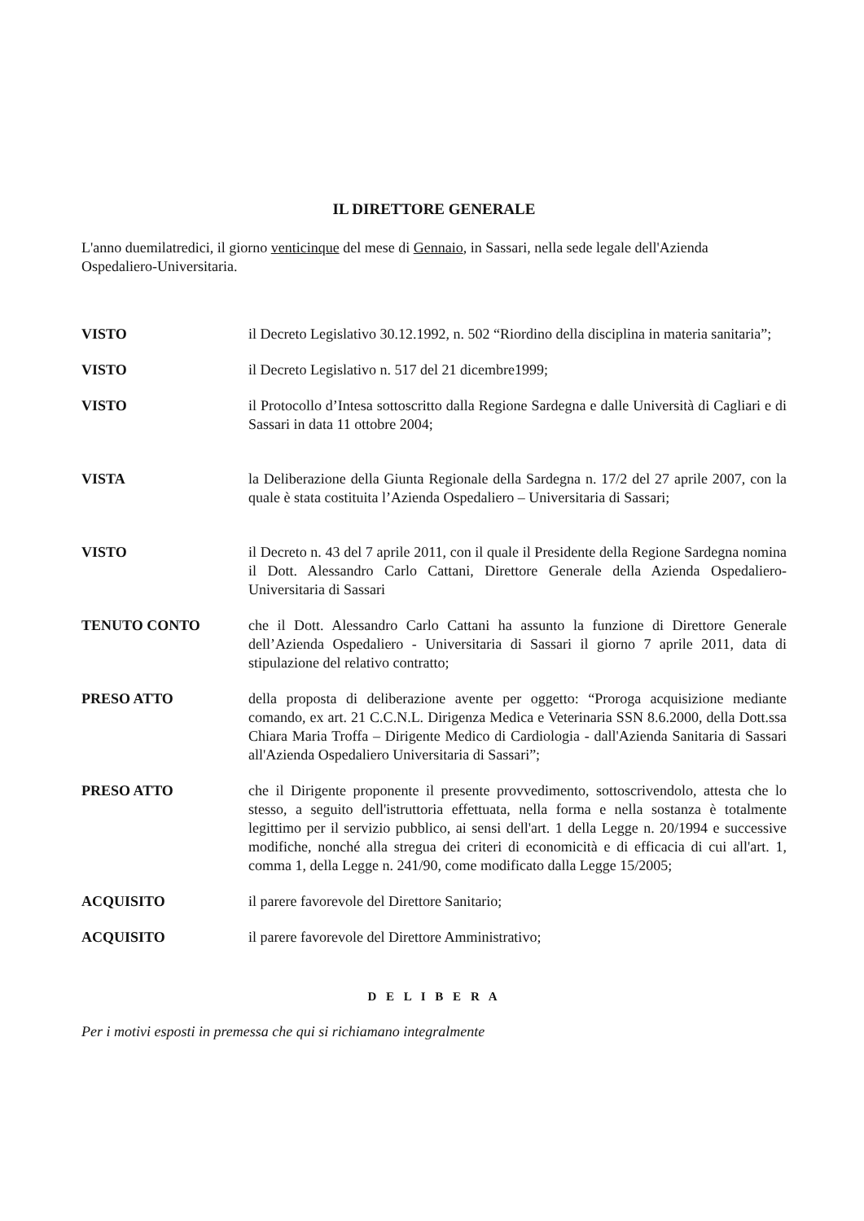IL DIRETTORE GENERALE
L'anno duemilatredici, il giorno venticinque del mese di Gennaio, in Sassari, nella sede legale dell'Azienda Ospedaliero-Universitaria.
VISTO il Decreto Legislativo 30.12.1992, n. 502 “Riordino della disciplina in materia sanitaria”;
VISTO il Decreto Legislativo n. 517 del 21 dicembre1999;
VISTO il Protocollo d’Intesa sottoscritto dalla Regione Sardegna e dalle Università di Cagliari e di Sassari in data 11 ottobre 2004;
VISTA la Deliberazione della Giunta Regionale della Sardegna n. 17/2 del 27 aprile 2007, con la quale è stata costituita l’Azienda Ospedaliero – Universitaria di Sassari;
VISTO il Decreto n. 43 del 7 aprile 2011, con il quale il Presidente della Regione Sardegna nomina il Dott. Alessandro Carlo Cattani, Direttore Generale della Azienda Ospedaliero-Universitaria di Sassari
TENUTO CONTO che il Dott. Alessandro Carlo Cattani ha assunto la funzione di Direttore Generale dell’Azienda Ospedaliero - Universitaria di Sassari il giorno 7 aprile 2011, data di stipulazione del relativo contratto;
PRESO ATTO della proposta di deliberazione avente per oggetto: “Proroga acquisizione mediante comando, ex art. 21 C.C.N.L. Dirigenza Medica e Veterinaria SSN 8.6.2000, della Dott.ssa Chiara Maria Troffa – Dirigente Medico di Cardiologia - dall'Azienda Sanitaria di Sassari all'Azienda Ospedaliero Universitaria di Sassari”;
PRESO ATTO che il Dirigente proponente il presente provvedimento, sottoscrivendolo, attesta che lo stesso, a seguito dell'istruttoria effettuata, nella forma e nella sostanza è totalmente legittimo per il servizio pubblico, ai sensi dell'art. 1 della Legge n. 20/1994 e successive modifiche, nonché alla stregua dei criteri di economicità e di efficacia di cui all'art. 1, comma 1, della Legge n. 241/90, come modificato dalla Legge 15/2005;
ACQUISITO il parere favorevole del Direttore Sanitario;
ACQUISITO il parere favorevole del Direttore Amministrativo;
D E L I B E R A
Per i motivi esposti in premessa che qui si richiamano integralmente